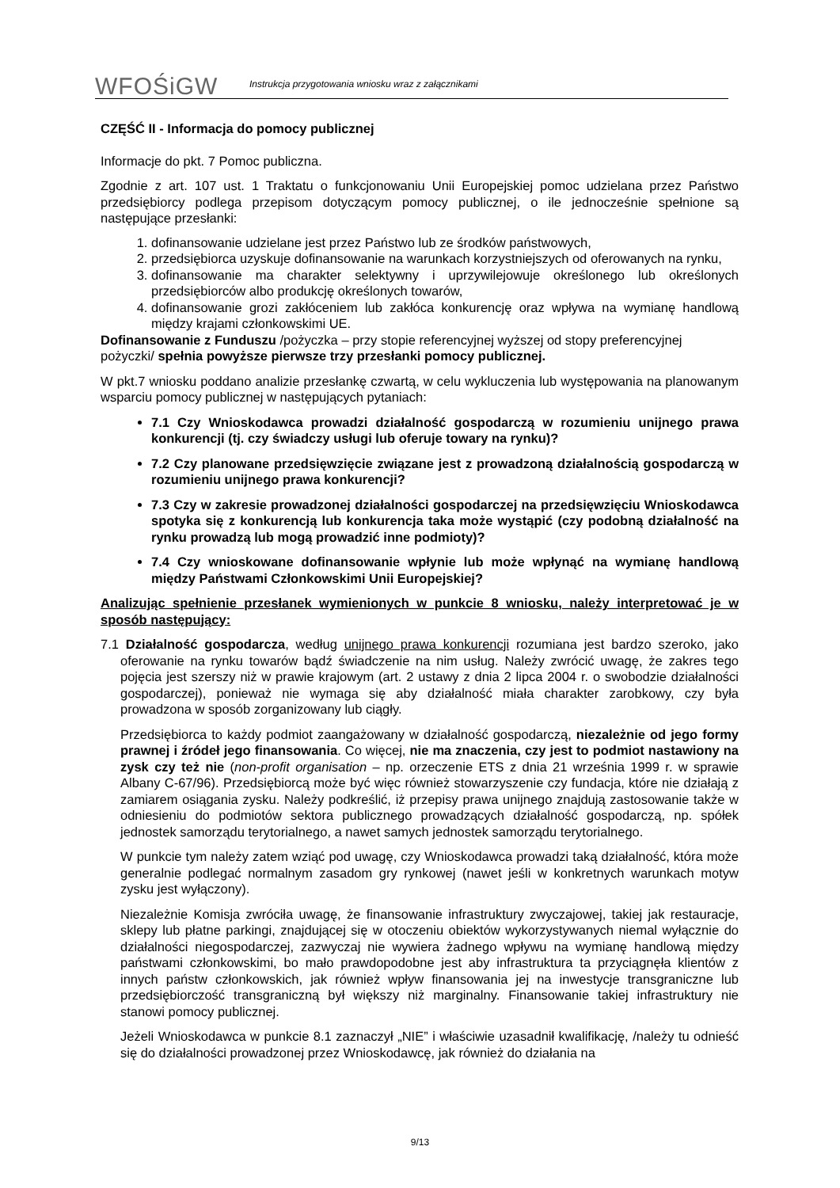WFOŚiGW
Instrukcja przygotowania wniosku wraz z załącznikami
CZĘŚĆ II - Informacja do pomocy publicznej
Informacje do pkt. 7 Pomoc publiczna.
Zgodnie z art. 107 ust. 1 Traktatu o funkcjonowaniu Unii Europejskiej pomoc udzielana przez Państwo przedsiębiorcy podlega przepisom dotyczącym pomocy publicznej, o ile jednocześnie spełnione są następujące przesłanki:
1. dofinansowanie udzielane jest przez Państwo lub ze środków państwowych,
2. przedsiębiorca uzyskuje dofinansowanie na warunkach korzystniejszych od oferowanych na rynku,
3. dofinansowanie ma charakter selektywny i uprzywilejowuje określonego lub określonych przedsiębiorców albo produkcję określonych towarów,
4. dofinansowanie grozi zakłóceniem lub zakłóca konkurencję oraz wpływa na wymianę handlową między krajami członkowskimi UE.
Dofinansowanie z Funduszu /pożyczka – przy stopie referencyjnej wyższej od stopy preferencyjnej pożyczki/ spełnia powyższe pierwsze trzy przesłanki pomocy publicznej.
W pkt.7 wniosku poddano analizie przesłankę czwartą, w celu wykluczenia lub występowania na planowanym wsparciu pomocy publicznej w następujących pytaniach:
7.1 Czy Wnioskodawca prowadzi działalność gospodarczą w rozumieniu unijnego prawa konkurencji (tj. czy świadczy usługi lub oferuje towary na rynku)?
7.2 Czy planowane przedsięwzięcie związane jest z prowadzoną działalnością gospodarczą w rozumieniu unijnego prawa konkurencji?
7.3 Czy w zakresie prowadzonej działalności gospodarczej na przedsięwzięciu Wnioskodawca spotyka się z konkurencją lub konkurencja taka może wystąpić (czy podobną działalność na rynku prowadzą lub mogą prowadzić inne podmioty)?
7.4 Czy wnioskowane dofinansowanie wpłynie lub może wpłynąć na wymianę handlową między Państwami Członkowskimi Unii Europejskiej?
Analizując spełnienie przesłanek wymienionych w punkcie 8 wniosku, należy interpretować je w sposób następujący:
7.1 Działalność gospodarcza, według unijnego prawa konkurencji rozumiana jest bardzo szeroko, jako oferowanie na rynku towarów bądź świadczenie na nim usług. Należy zwrócić uwagę, że zakres tego pojęcia jest szerszy niż w prawie krajowym (art. 2 ustawy z dnia 2 lipca 2004 r. o swobodzie działalności gospodarczej), ponieważ nie wymaga się aby działalność miała charakter zarobkowy, czy była prowadzona w sposób zorganizowany lub ciągły.
Przedsiębiorca to każdy podmiot zaangażowany w działalność gospodarczą, niezależnie od jego formy prawnej i źródeł jego finansowania. Co więcej, nie ma znaczenia, czy jest to podmiot nastawiony na zysk czy też nie (non-profit organisation – np. orzeczenie ETS z dnia 21 września 1999 r. w sprawie Albany C-67/96). Przedsiębiorcą może być więc również stowarzyszenie czy fundacja, które nie działają z zamiarem osiągania zysku. Należy podkreślić, iż przepisy prawa unijnego znajdują zastosowanie także w odniesieniu do podmiotów sektora publicznego prowadzących działalność gospodarczą, np. spółek jednostek samorządu terytorialnego, a nawet samych jednostek samorządu terytorialnego.
W punkcie tym należy zatem wziąć pod uwagę, czy Wnioskodawca prowadzi taką działalność, która może generalnie podlegać normalnym zasadom gry rynkowej (nawet jeśli w konkretnych warunkach motyw zysku jest wyłączony).
Niezależnie Komisja zwróciła uwagę, że finansowanie infrastruktury zwyczajowej, takiej jak restauracje, sklepy lub płatne parkingi, znajdującej się w otoczeniu obiektów wykorzystywanych niemal wyłącznie do działalności niegospodarczej, zazwyczaj nie wywiera żadnego wpływu na wymianę handlową między państwami członkowskimi, bo mało prawdopodobne jest aby infrastruktura ta przyciągnęła klientów z innych państw członkowskich, jak również wpływ finansowania jej na inwestycje transgraniczne lub przedsiębiorczość transgraniczną był większy niż marginalny. Finansowanie takiej infrastruktury nie stanowi pomocy publicznej.
Jeżeli Wnioskodawca w punkcie 8.1 zaznaczył „NIE” i właściwie uzasadnił kwalifikację, /należy tu odnieść się do działalności prowadzonej przez Wnioskodawcę, jak również do działania na
9/13